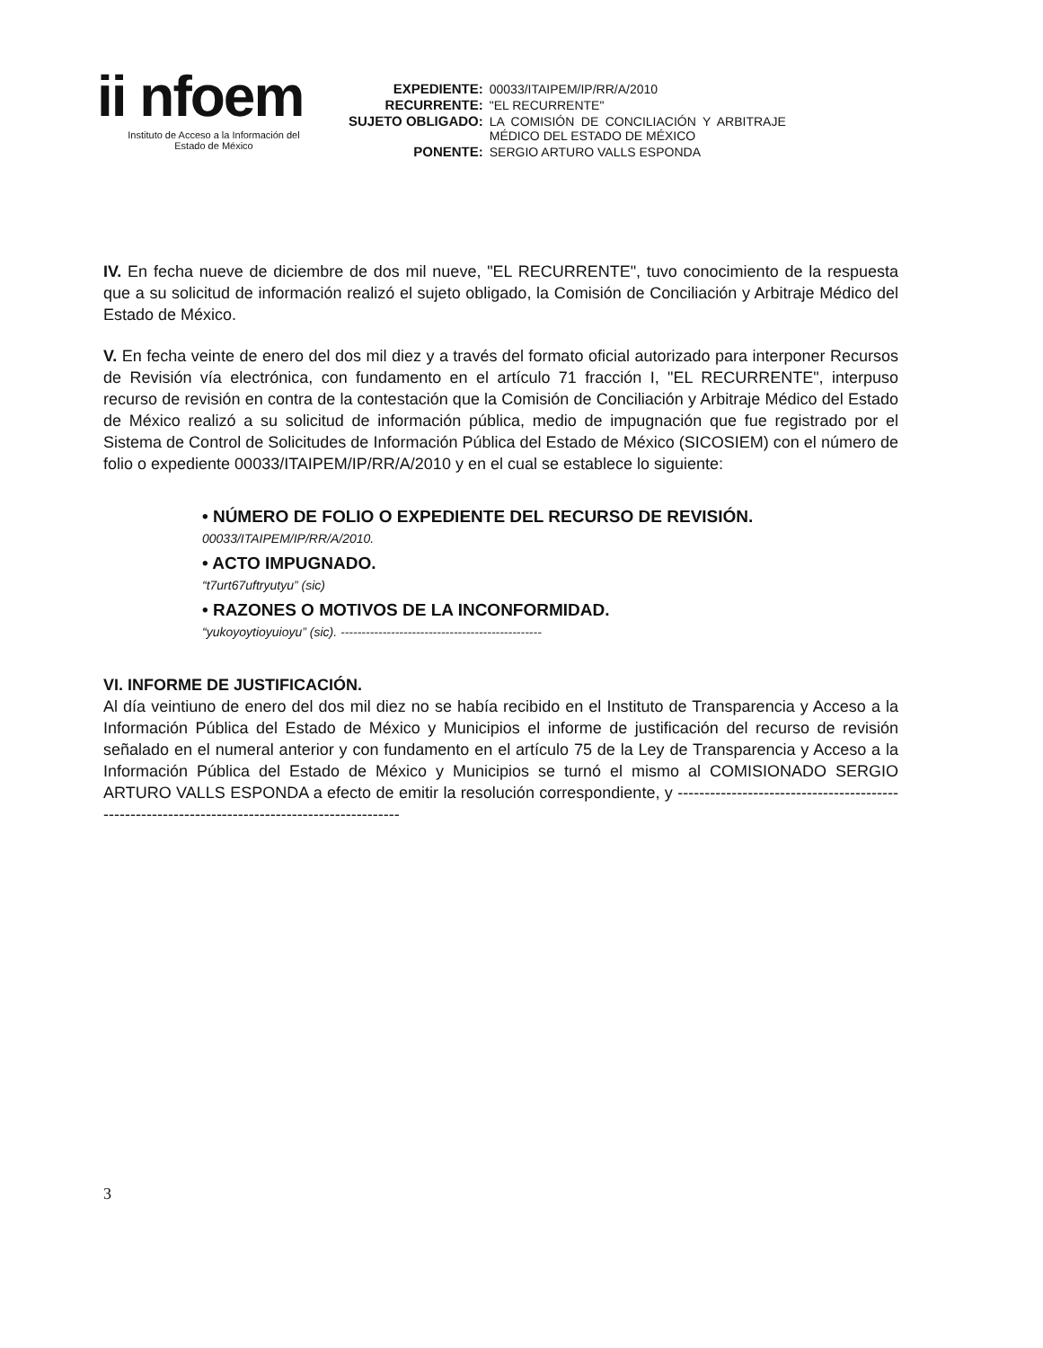ii nfoem
Instituto de Acceso a la Información del
Estado de México
| EXPEDIENTE: | 00033/ITAIPEM/IP/RR/A/2010 |
| RECURRENTE: | "EL RECURRENTE" |
| SUJETO OBLIGADO: | LA COMISIÓN DE CONCILIACIÓN Y ARBITRAJE MÉDICO DEL ESTADO DE MÉXICO |
| PONENTE: | SERGIO ARTURO VALLS ESPONDA |
IV. En fecha nueve de diciembre de dos mil nueve, "EL RECURRENTE", tuvo conocimiento de la respuesta que a su solicitud de información realizó el sujeto obligado, la Comisión de Conciliación y Arbitraje Médico del Estado de México.
V. En fecha veinte de enero del dos mil diez y a través del formato oficial autorizado para interponer Recursos de Revisión vía electrónica, con fundamento en el artículo 71 fracción I, "EL RECURRENTE", interpuso recurso de revisión en contra de la contestación que la Comisión de Conciliación y Arbitraje Médico del Estado de México realizó a su solicitud de información pública, medio de impugnación que fue registrado por el Sistema de Control de Solicitudes de Información Pública del Estado de México (SICOSIEM) con el número de folio o expediente 00033/ITAIPEM/IP/RR/A/2010 y en el cual se establece lo siguiente:
• NÚMERO DE FOLIO O EXPEDIENTE DEL RECURSO DE REVISIÓN.
00033/ITAIPEM/IP/RR/A/2010.
• ACTO IMPUGNADO.
“t7urt67uftryutyu” (sic)
• RAZONES O MOTIVOS DE LA INCONFORMIDAD.
“yukoyoytioyuioyu” (sic). ------------------------------------------------
VI. INFORME DE JUSTIFICACIÓN.
Al día veintiuno de enero del dos mil diez no se había recibido en el Instituto de Transparencia y Acceso a la Información Pública del Estado de México y Municipios el informe de justificación del recurso de revisión señalado en el numeral anterior y con fundamento en el artículo 75 de la Ley de Transparencia y Acceso a la Información Pública del Estado de México y Municipios se turnó el mismo al COMISIONADO SERGIO ARTURO VALLS ESPONDA a efecto de emitir la resolución correspondiente, y ------------------------------------------------------------------------------------------------
3